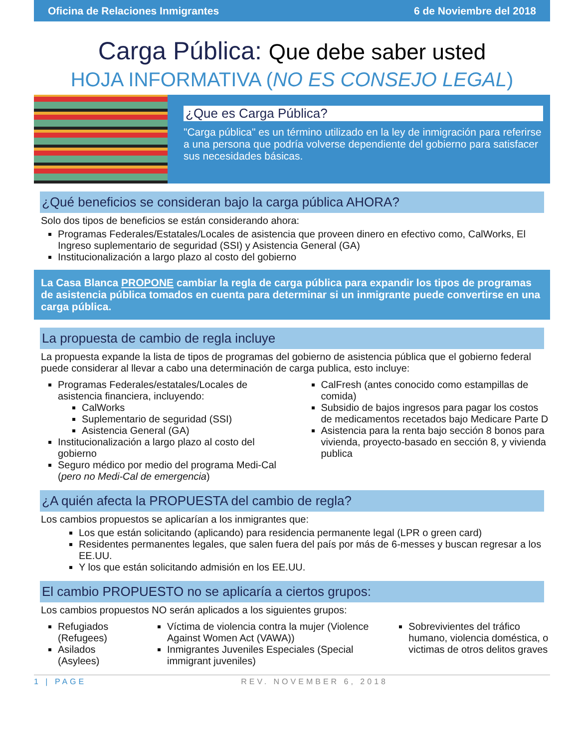Oficina de Relaciones Inmigrantes 6 de Noviembre del 2018
Carga Pública: Que debe saber usted
HOJA INFORMATIVA (NO ES CONSEJO LEGAL)
¿Que es Carga Pública?
"Carga pública" es un término utilizado en la ley de inmigración para referirse a una persona que podría volverse dependiente del gobierno para satisfacer sus necesidades básicas.
¿Qué beneficios se consideran bajo la carga pública AHORA?
Solo dos tipos de beneficios se están considerando ahora:
Programas Federales/Estatales/Locales de asistencia que proveen dinero en efectivo como, CalWorks, El Ingreso suplementario de seguridad (SSI) y Asistencia General (GA)
Institucionalización a largo plazo al costo del gobierno
La Casa Blanca PROPONE cambiar la regla de carga pública para expandir los tipos de programas de asistencia pública tomados en cuenta para determinar si un inmigrante puede convertirse en una carga pública.
La propuesta de cambio de regla incluye
La propuesta expande la lista de tipos de programas del gobierno de asistencia pública que el gobierno federal puede considerar al llevar a cabo una determinación de carga publica, esto incluye:
Programas Federales/estatales/Locales de asistencia financiera, incluyendo:
CalWorks
Suplementario de seguridad (SSI)
Asistencia General (GA)
Institucionalización a largo plazo al costo del gobierno
Seguro médico por medio del programa Medi-Cal (pero no Medi-Cal de emergencia)
CalFresh (antes conocido como estampillas de comida)
Subsidio de bajos ingresos para pagar los costos de medicamentos recetados bajo Medicare Parte D
Asistencia para la renta bajo sección 8 bonos para vivienda, proyecto-basado en sección 8, y vivienda publica
¿A quién afecta la PROPUESTA del cambio de regla?
Los cambios propuestos se aplicarían a los inmigrantes que:
Los que están solicitando (aplicando) para residencia permanente legal (LPR o green card)
Residentes permanentes legales, que salen fuera del país por más de 6-messes y buscan regresar a los EE.UU.
Y los que están solicitando admisión en los EE.UU.
El cambio PROPUESTO no se aplicaría a ciertos grupos:
Los cambios propuestos NO serán aplicados a los siguientes grupos:
Refugiados (Refugees)
Asilados (Asylees)
Víctima de violencia contra la mujer (Violence Against Women Act (VAWA))
Inmigrantes Juveniles Especiales (Special immigrant juveniles)
Sobrevivientes del tráfico humano, violencia doméstica, o victimas de otros delitos graves
1 | PAGE REV. NOVEMBER 6, 2018